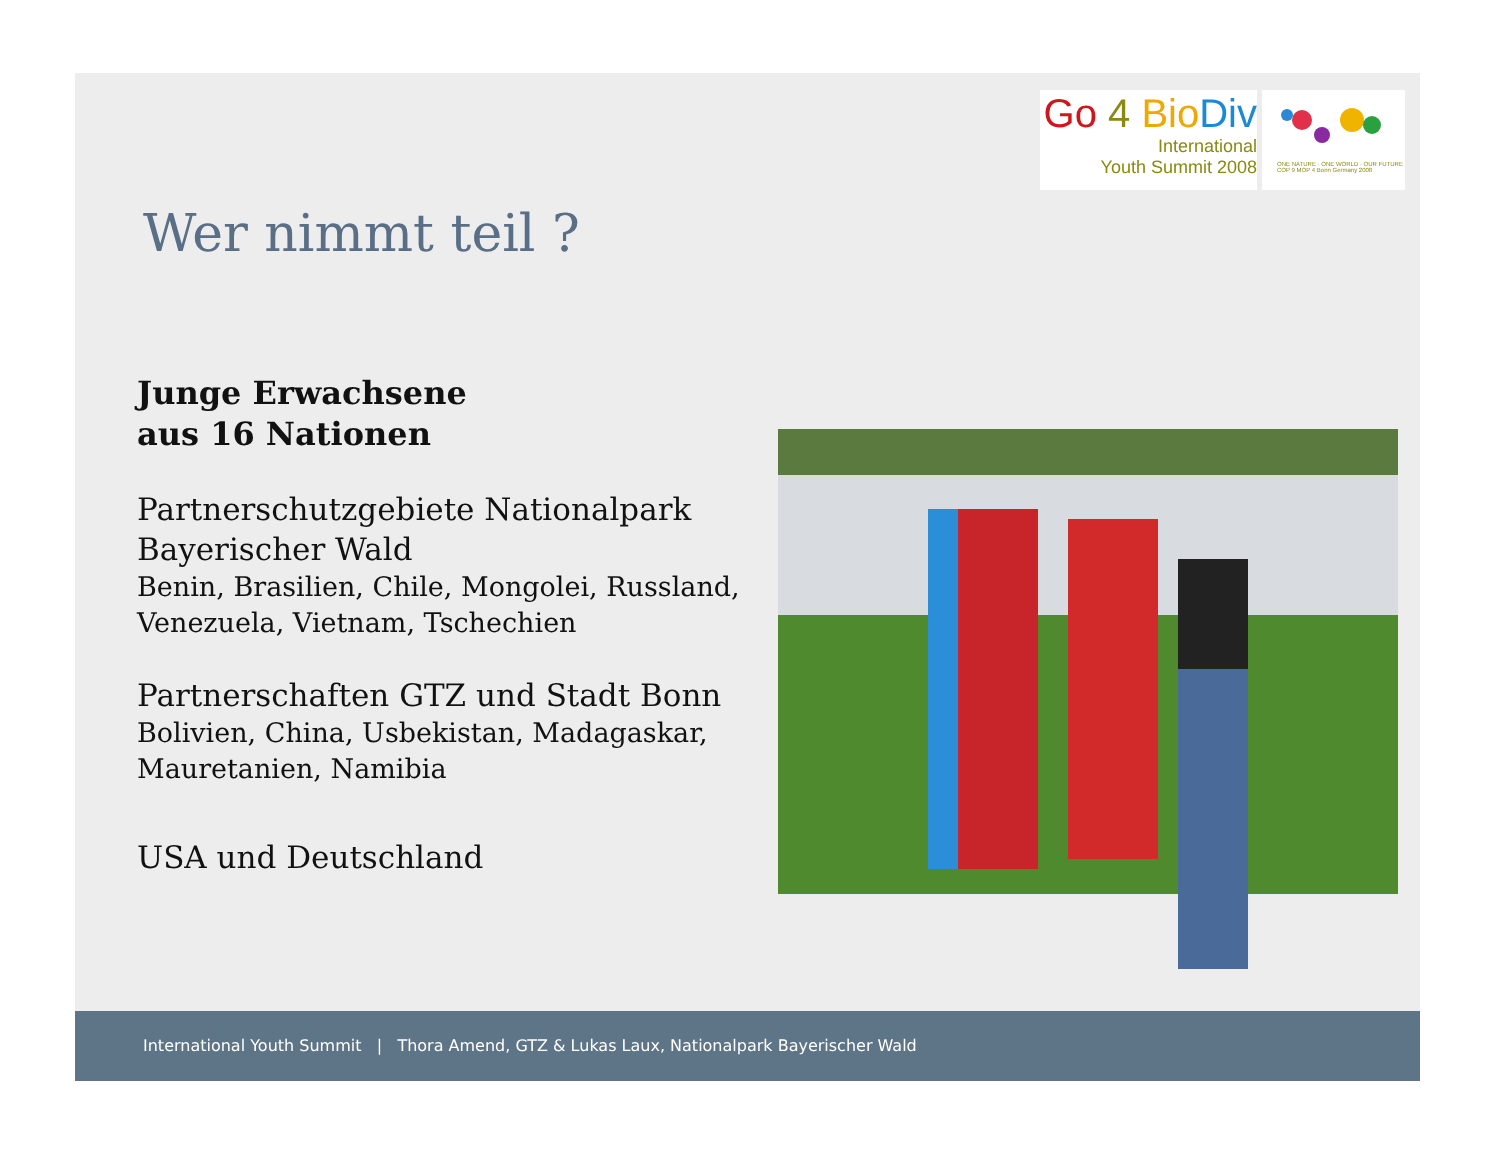Go 4 Bio Div
International
Youth Summit 2008
ONE NATURE · ONE WORLD · OUR FUTURE
COP 9 MOP 4 Bonn Germany 2008
Wer nimmt teil ?
Junge Erwachsene
aus 16 Nationen
Partnerschutzgebiete Nationalpark
Bayerischer Wald
Benin, Brasilien, Chile, Mongolei, Russland, Venezuela, Vietnam, Tschechien
Partnerschaften GTZ und Stadt Bonn
Bolivien, China, Usbekistan, Madagaskar, Mauretanien, Namibia
USA und Deutschland
International Youth Summit | Thora Amend, GTZ & Lukas Laux, Nationalpark Bayerischer Wald